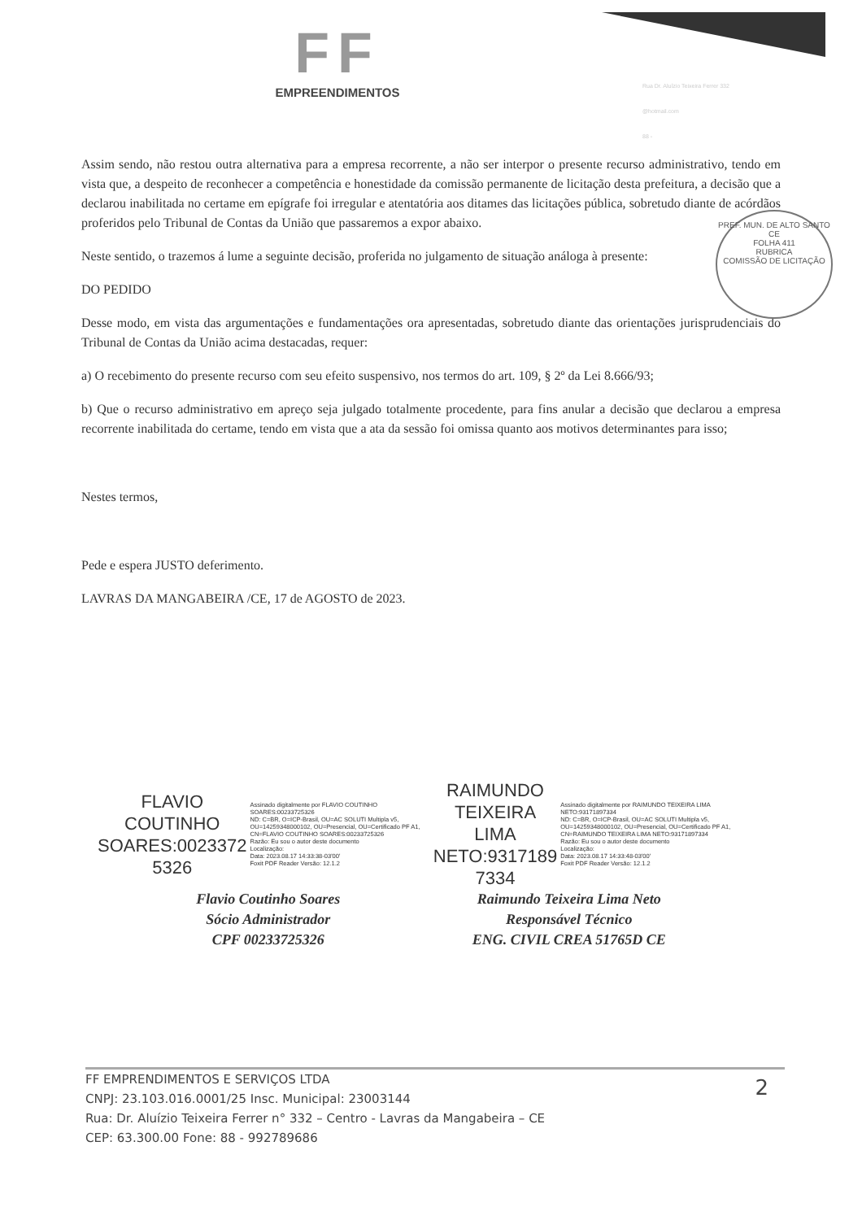FF
EMPREENDIMENTOS
Rua Dr. Aluízio Teixeira Ferrer 332
@hotmail.com
88 -
Assim sendo, não restou outra alternativa para a empresa recorrente, a não ser interpor o presente recurso administrativo, tendo em vista que, a despeito de reconhecer a competência e honestidade da comissão permanente de licitação desta prefeitura, a decisão que a declarou inabilitada no certame em epígrafe foi irregular e atentatória aos ditames das licitações pública, sobretudo diante de acórdãos proferidos pelo Tribunal de Contas da União que passaremos a expor abaixo.
Neste sentido, o trazemos á lume a seguinte decisão, proferida no julgamento de situação análoga à presente:
DO PEDIDO
Desse modo, em vista das argumentações e fundamentações ora apresentadas, sobretudo diante das orientações jurisprudenciais do Tribunal de Contas da União acima destacadas, requer:
a) O recebimento do presente recurso com seu efeito suspensivo, nos termos do art. 109, § 2º da Lei 8.666/93;
b) Que o recurso administrativo em apreço seja julgado totalmente procedente, para fins anular a decisão que declarou a empresa recorrente inabilitada do certame, tendo em vista que a ata da sessão foi omissa quanto aos motivos determinantes para isso;
Nestes termos,
Pede e espera JUSTO deferimento.
LAVRAS DA MANGABEIRA /CE, 17 de AGOSTO de 2023.
PREF. MUN. DE ALTO SANTO CE
FOLHA 411
RUBRICA
COMISSÃO DE LICITAÇÃO
FLAVIO
COUTINHO
SOARES:0023372
5326
Assinado digitalmente por FLAVIO COUTINHO SOARES:00233725326
ND: C=BR, O=ICP-Brasil, OU=AC SOLUTI Multipla v5, OU=14259348000102, OU=Presencial, OU=Certificado PF A1, CN=FLAVIO COUTINHO SOARES:00233725326
Razão: Eu sou o autor deste documento
Localização:
Data: 2023.08.17 14:33:38-03'00'
Foxit PDF Reader Versão: 12.1.2
RAIMUNDO
TEIXEIRA LIMA
NETO:9317189
7334
Assinado digitalmente por RAIMUNDO TEIXEIRA LIMA NETO:93171897334
ND: C=BR, O=ICP-Brasil, OU=AC SOLUTI Multipla v5, OU=14259348000102, OU=Presencial, OU=Certificado PF A1, CN=RAIMUNDO TEIXEIRA LIMA NETO:93171897334
Razão: Eu sou o autor deste documento
Localização:
Data: 2023.08.17 14:33:48-03'00'
Foxit PDF Reader Versão: 12.1.2
Flavio Coutinho Soares
Sócio Administrador
CPF 00233725326
Raimundo Teixeira Lima Neto
Responsável Técnico
ENG. CIVIL CREA 51765D CE
FF EMPRENDIMENTOS E SERVIÇOS LTDA
CNPJ: 23.103.016.0001/25 Insc. Municipal: 23003144
Rua: Dr. Aluízio Teixeira Ferrer n° 332 – Centro - Lavras da Mangabeira – CE
CEP: 63.300.00 Fone: 88 - 992789686
2